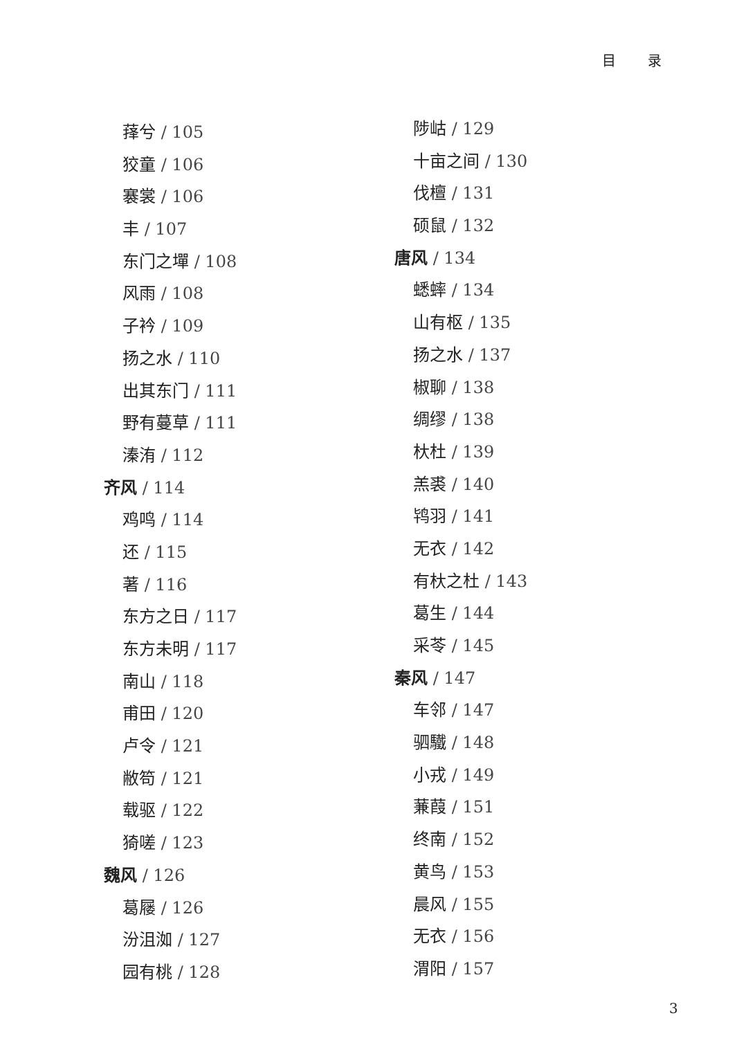目 录
萚兮 / 105
狡童 / 106
褰裳 / 106
丰 / 107
东门之墠 / 108
风雨 / 108
子衿 / 109
扬之水 / 110
出其东门 / 111
野有蔓草 / 111
溱洧 / 112
齐风 / 114
鸡鸣 / 114
还 / 115
著 / 116
东方之日 / 117
东方未明 / 117
南山 / 118
甫田 / 120
卢令 / 121
敝笱 / 121
载驱 / 122
猗嗟 / 123
魏风 / 126
葛屦 / 126
汾沮洳 / 127
园有桃 / 128
陟岵 / 129
十亩之间 / 130
伐檀 / 131
硕鼠 / 132
唐风 / 134
蟋蟀 / 134
山有枢 / 135
扬之水 / 137
椒聊 / 138
绸缪 / 138
杕杜 / 139
羔裘 / 140
鸨羽 / 141
无衣 / 142
有杕之杜 / 143
葛生 / 144
采苓 / 145
秦风 / 147
车邻 / 147
驷驖 / 148
小戎 / 149
蒹葭 / 151
终南 / 152
黄鸟 / 153
晨风 / 155
无衣 / 156
渭阳 / 157
3